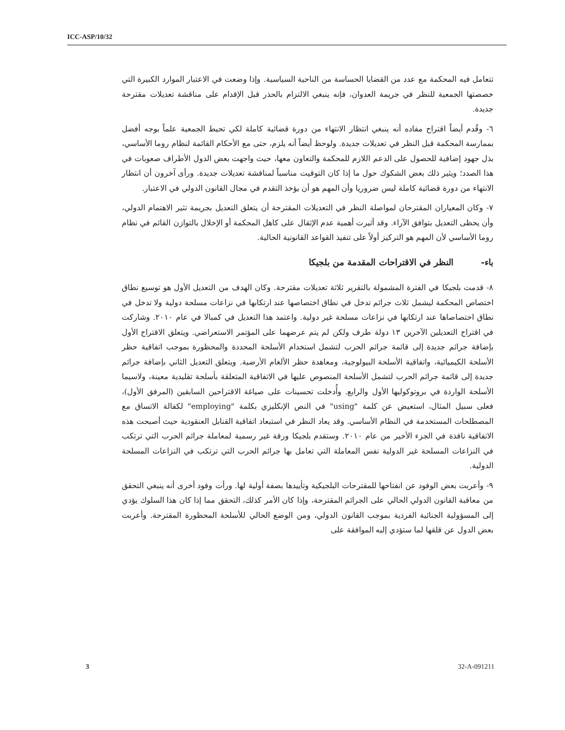ICC-ASP/10/32
تتعامل فيه المحكمة مع عدد من القضايا الحساسة من الناحية السياسية. وإذا وضعت في الاعتبار الموارد الكبيرة التي خصصتها الجمعية للنظر في جريمة العدوان، فإنه ينبغي الالتزام بالحذر قبل الإقدام على مناقشة تعديلات مقترحة جديدة.
٦- وقُدم أيضاً اقتراح مفاده أنه ينبغي انتظار الانتهاء من دورة قضائية كاملة لكي تحيط الجمعية علماً بوجه أفضل بممارسة المحكمة قبل النظر في تعديلات جديدة. ولوحظ أيضاً أنه يلزم، حتى مع الأحكام القائمة لنظام روما الأساسي، بذل جهود إضافية للحصول على الدعم اللازم للمحكمة والتعاون معها، حيث واجهت بعض الدول الأطراف صعوبات في هذا الصدد؛ ويثير ذلك بعض الشكوك حول ما إذا كان التوقيت مناسباً لمناقشة تعديلات جديدة. ورأى آخرون أن انتظار الانتهاء من دورة قضائية كاملة ليس ضروريا وأن المهم هو أن يؤخذ التقدم في مجال القانون الدولي في الاعتبار.
٧- وكان المعياران المقترحان لمواصلة النظر في التعديلات المقترحة أن يتعلق التعديل بجريمة تثير الاهتمام الدولي، وأن يحظى التعديل بتوافق الآراء. وقد أثيرت أهمية عدم الإثقال على كاهل المحكمة أو الإخلال بالتوازن القائم في نظام روما الأساسي لأن المهم هو التركيز أولاً على تنفيذ القواعد القانونية الحالية.
باء- النظر في الاقتراحات المقدمة من بلجيكا
٨- قدمت بلجيكا في الفترة المشمولة بالتقرير ثلاثة تعديلات مقترحة. وكان الهدف من التعديل الأول هو توسيع نطاق اختصاص المحكمة ليشمل ثلاث جرائم تدخل في نطاق اختصاصها عند ارتكابها في نزاعات مسلحة دولية ولا تدخل في نطاق اختصاصاها عند ارتكابها في نزاعات مسلحة غير دولية. واعتمد هذا التعديل في كمبالا في عام ٢٠١٠. وشاركت في اقتراح التعديلين الآخرين ١٣ دولة طرف ولكن لم يتم عرضهما على المؤتمر الاستعراضي. ويتعلق الاقتراح الأول بإضافة جرائم جديدة إلى قائمة جرائم الحرب لتشمل استخدام الأسلحة المحددة والمحظورة بموجب اتفاقية حظر الأسلحة الكيميائية، واتفاقية الأسلحة البيولوجية، ومعاهدة حظر الألغام الأرضية. ويتعلق التعديل الثاني بإضافة جرائم جديدة إلى قائمة جرائم الحرب لتشمل الأسلحة المنصوص عليها في الاتفاقية المتعلقة بأسلحة تقليدية معينة، ولاسيما الأسلحة الواردة في بروتوكوليها الأول والرابع. وأُدخلت تحسينات على صياغة الاقتراحين السابقين (المرفق الأول)، فعلى سبيل المثال، استعيض عن كلمة "using" في النص الإنكليزي بكلمة "employing" لكفالة الاتساق مع المصطلحات المستخدمة في النظام الأساسي. وقد يعاد النظر في استبعاد اتفاقية القنابل العنقودية حيث أصبحت هذه الاتفاقية نافذة في الجزء الأخير من عام ٢٠١٠. وستقدم بلجيكا ورقة غير رسمية لمعاملة جرائم الحرب التي ترتكب في النزاعات المسلحة غير الدولية نفس المعاملة التي تعامل بها جرائم الحرب التي ترتكب في النزاعات المسلحة الدولية.
٩- وأعربت بعض الوفود عن انفتاحها للمقترحات البلجيكية وتأييدها بصفة أولية لها. ورأت وفود أخرى أنه ينبغي التحقق من معاقبة القانون الدولي الحالي على الجرائم المقترحة، وإذا كان الأمر كذلك، التحقق مما إذا كان هذا السلوك يؤدي إلى المسؤولية الجنائية الفردية بموجب القانون الدولي، ومن الوضع الحالي للأسلحة المحظورة المقترحة. وأعربت بعض الدول عن قلقها لما ستؤدي إليه الموافقة على
3 32-A-091211